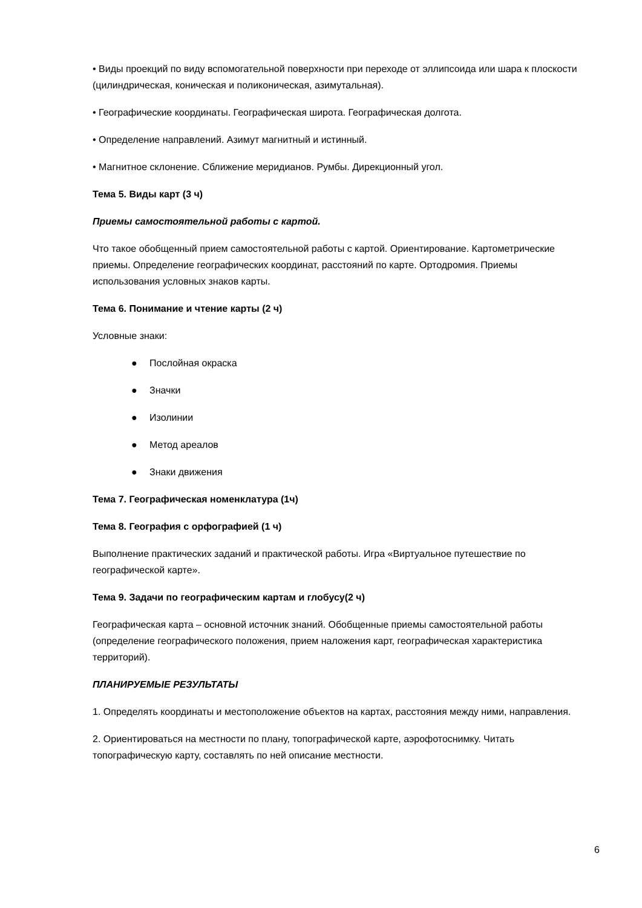• Виды проекций по виду вспомогательной поверхности при переходе от эллипсоида или шара к плоскости (цилиндрическая, коническая и поликоническая, азимутальная).
• Географические координаты. Географическая широта. Географическая долгота.
• Определение направлений. Азимут магнитный и истинный.
• Магнитное склонение. Сближение меридианов. Румбы. Дирекционный угол.
Тема 5. Виды карт (3 ч)
Приемы самостоятельной работы с картой.
Что такое обобщенный прием самостоятельной работы с картой. Ориентирование. Картометрические приемы. Определение географических координат, расстояний по карте. Ортодромия. Приемы использования условных знаков карты.
Тема 6. Понимание и чтение карты (2 ч)
Условные знаки:
● Послойная окраска
● Значки
● Изолинии
● Метод ареалов
● Знаки движения
Тема 7. Географическая номенклатура (1ч)
Тема 8. География с орфографией (1 ч)
Выполнение практических заданий и практической работы. Игра «Виртуальное путешествие по географической карте».
Тема 9. Задачи по географическим картам и глобусу(2 ч)
Географическая карта – основной источник знаний. Обобщенные приемы самостоятельной работы (определение географического положения, прием наложения карт, географическая характеристика территорий).
ПЛАНИРУЕМЫЕ РЕЗУЛЬТАТЫ
1. Определять координаты и местоположение объектов на картах, расстояния между ними, направления.
2. Ориентироваться на местности по плану, топографической карте, аэрофотоснимку. Читать топографическую карту, составлять по ней описание местности.
6